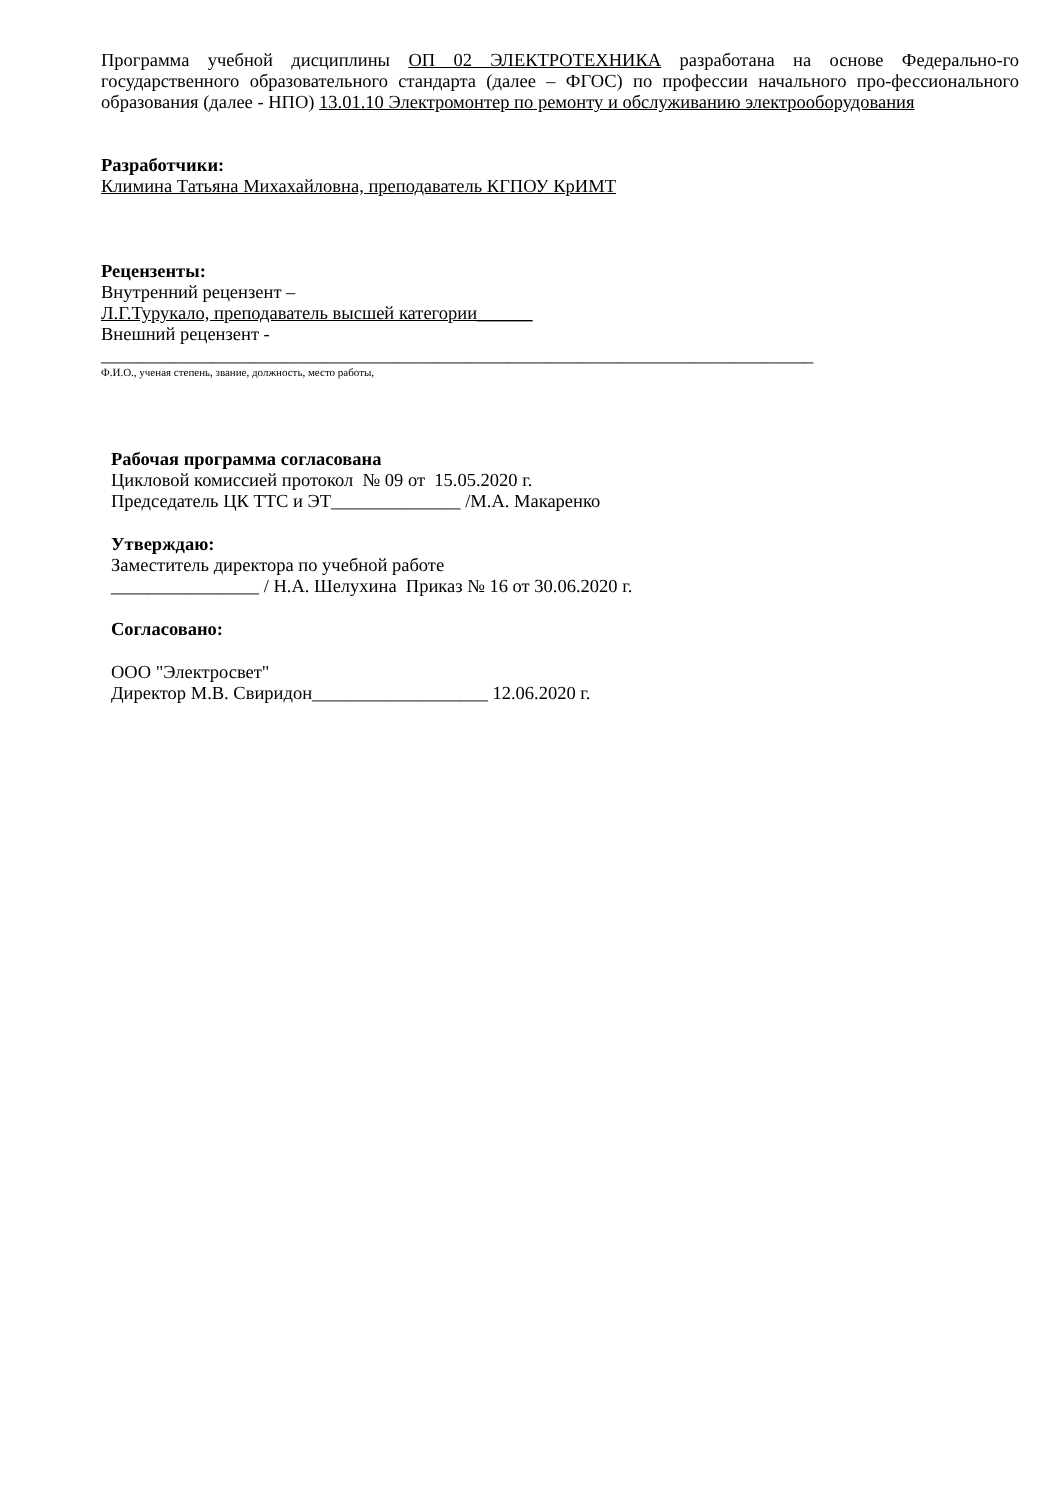Программа учебной дисциплины ОП 02 ЭЛЕКТРОТЕХНИКА разработана на основе Федерально-го государственного образовательного стандарта (далее – ФГОС) по профессии начального про-фессионального образования (далее - НПО) 13.01.10 Электромонтер по ремонту и обслуживанию электрооборудования
Разработчики:
Климина Татьяна Михахайловна, преподаватель КГПОУ КрИМТ
Рецензенты:
Внутренний рецензент –
Л.Г.Турукало, преподаватель высшей категории______
Внешний рецензент -
_____________________________________________________________________________
Ф.И.О., ученая степень, звание, должность, место работы,
Рабочая программа согласована
Цикловой комиссией протокол № 09 от 15.05.2020 г.
Председатель ЦК ТТС и ЭТ______________ /М.А. Макаренко
Утверждаю:
Заместитель директора по учебной работе
________________ / Н.А. Шелухина Приказ № 16 от 30.06.2020 г.
Согласовано:
ООО "Электросвет"
Директор М.В. Свиридон___________________ 12.06.2020 г.